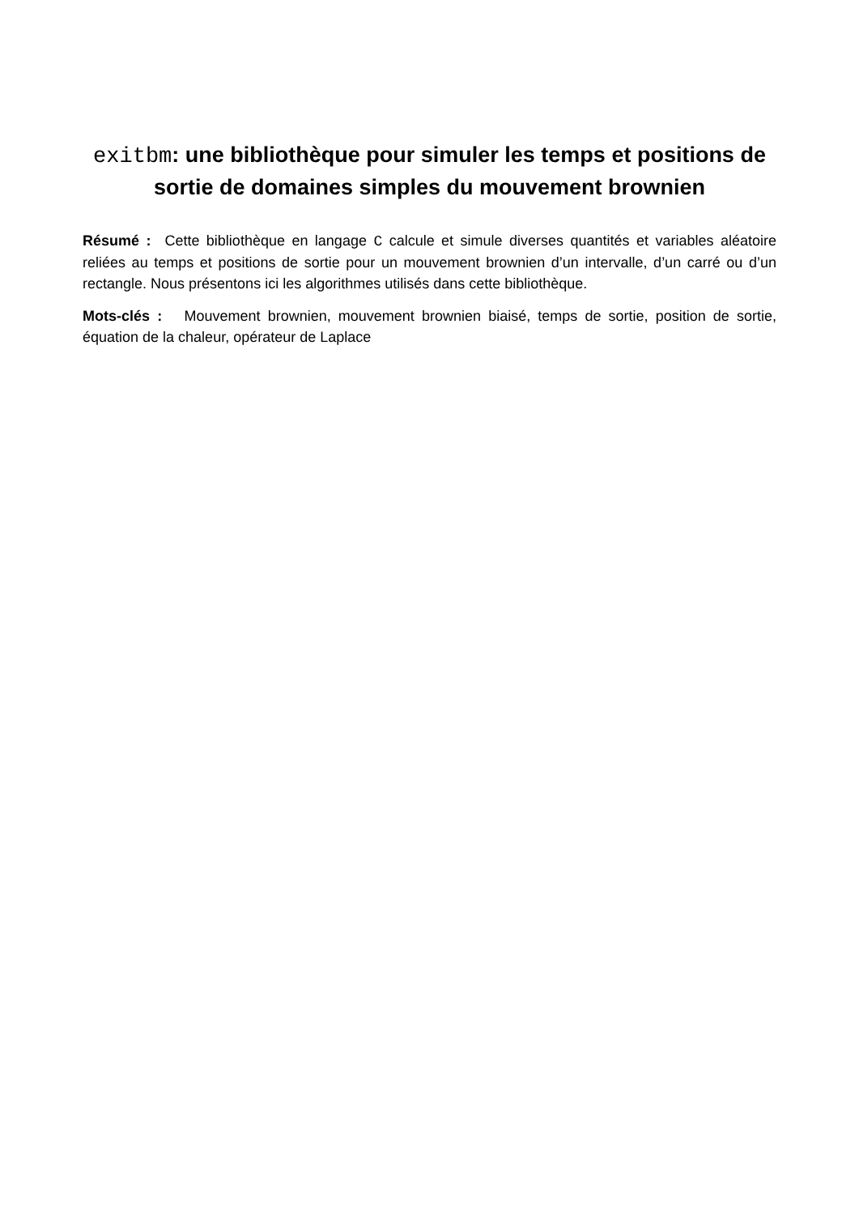exitbm: une bibliothèque pour simuler les temps et positions de sortie de domaines simples du mouvement brownien
Résumé : Cette bibliothèque en langage C calcule et simule diverses quantités et variables aléatoire reliées au temps et positions de sortie pour un mouvement brownien d’un intervalle, d’un carré ou d’un rectangle. Nous présentons ici les algorithmes utilisés dans cette bibliothèque.
Mots-clés : Mouvement brownien, mouvement brownien biaisé, temps de sortie, position de sortie, équation de la chaleur, opérateur de Laplace